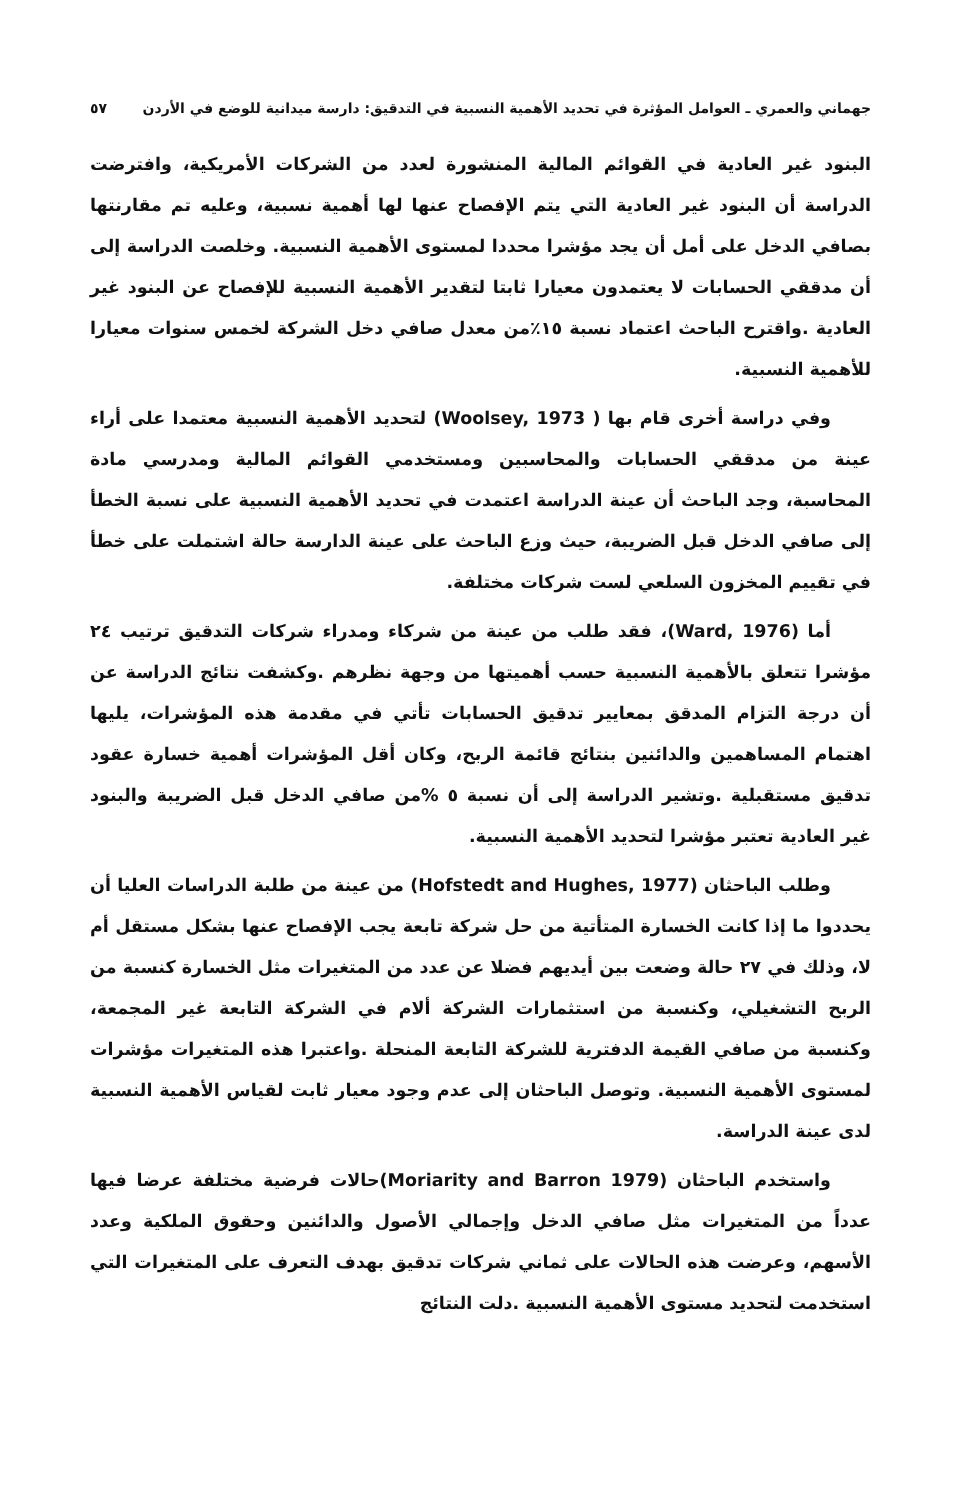جهماني والعمري ـ العوامل المؤثرة في تحديد الأهمية النسبية في التدقيق: دارسة ميدانية للوضع في الأردن ٥٧
البنود غير العادية في القوائم المالية المنشورة لعدد من الشركات الأمريكية، وافترضت الدراسة أن البنود غير العادية التي يتم الإفصاح عنها لها أهمية نسبية، وعليه تم مقارنتها بصافي الدخل على أمل أن يجد مؤشرا محددا لمستوى الأهمية النسبية. وخلصت الدراسة إلى أن مدققي الحسابات لا يعتمدون معيارا ثابتا لتقدير الأهمية النسبية للإفصاح عن البنود غير العادية .واقترح الباحث اعتماد نسبة ١٥٪من معدل صافي دخل الشركة لخمس سنوات معيارا للأهمية النسبية.
وفي دراسة أخرى قام بها ( Woolsey, 1973) لتحديد الأهمية النسبية معتمدا على أراء عينة من مدققي الحسابات والمحاسبين ومستخدمي القوائم المالية ومدرسي مادة المحاسبة، وجد الباحث أن عينة الدراسة اعتمدت في تحديد الأهمية النسبية على نسبة الخطأ إلى صافي الدخل قبل الضريبة، حيث وزع الباحث على عينة الدارسة حالة اشتملت على خطأ في تقييم المخزون السلعي لست شركات مختلفة.
أما (Ward, 1976)، فقد طلب من عينة من شركاء ومدراء شركات التدقيق ترتيب ٢٤ مؤشرا تتعلق بالأهمية النسبية حسب أهميتها من وجهة نظرهم .وكشفت نتائج الدراسة عن أن درجة التزام المدقق بمعايير تدقيق الحسابات تأتي في مقدمة هذه المؤشرات، يليها اهتمام المساهمين والدائنين بنتائج قائمة الربح، وكان أقل المؤشرات أهمية خسارة عقود تدقيق مستقبلية .وتشير الدراسة إلى أن نسبة ٥ %من صافي الدخل قبل الضريبة والبنود غير العادية تعتبر مؤشرا لتحديد الأهمية النسبية.
وطلب الباحثان (Hofstedt and Hughes, 1977) من عينة من طلبة الدراسات العليا أن يحددوا ما إذا كانت الخسارة المتأتية من حل شركة تابعة يجب الإفصاح عنها بشكل مستقل أم لا، وذلك في ٢٧ حالة وضعت بين أيديهم فضلا عن عدد من المتغيرات مثل الخسارة كنسبة من الربح التشغيلي، وكنسبة من استثمارات الشركة ألام في الشركة التابعة غير المجمعة، وكنسبة من صافي القيمة الدفترية للشركة التابعة المنحلة .واعتبرا هذه المتغيرات مؤشرات لمستوى الأهمية النسبية. وتوصل الباحثان إلى عدم وجود معيار ثابت لقياس الأهمية النسبية لدى عينة الدراسة.
واستخدم الباحثان (Moriarity and Barron 1979)حالات فرضية مختلفة عرضا فيها عدداً من المتغيرات مثل صافي الدخل وإجمالي الأصول والدائنين وحقوق الملكية وعدد الأسهم، وعرضت هذه الحالات على ثماني شركات تدقيق بهدف التعرف على المتغيرات التي استخدمت لتحديد مستوى الأهمية النسبية .دلت النتائج